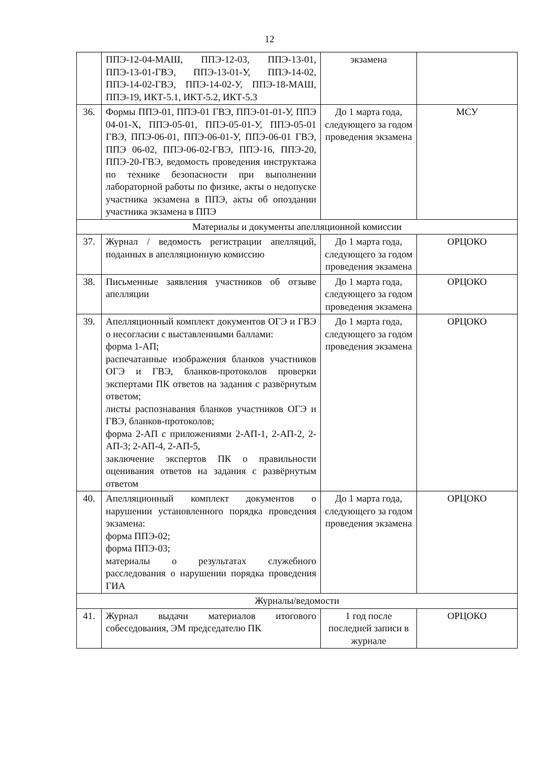12
| | ППЭ-12-04-МАШ, ППЭ-12-03, ППЭ-13-01, ППЭ-13-01-ГВЭ, ППЭ-13-01-У, ППЭ-14-02, ППЭ-14-02-ГВЭ, ППЭ-14-02-У, ППЭ-18-МАШ, ППЭ-19, ИКТ-5.1, ИКТ-5.2, ИКТ-5.3 | экзамена | |
| 36. | Формы ППЭ-01, ППЭ-01 ГВЭ, ППЭ-01-01-У, ППЭ 04-01-Х, ППЭ-05-01, ППЭ-05-01-У, ППЭ-05-01 ГВЭ, ППЭ-06-01, ППЭ-06-01-У, ППЭ-06-01 ГВЭ, ППЭ 06-02, ППЭ-06-02-ГВЭ, ППЭ-16, ППЭ-20, ППЭ-20-ГВЭ, ведомость проведения инструктажа по технике безопасности при выполнении лабораторной работы по физике, акты о недопуске участника экзамена в ППЭ, акты об опоздании участника экзамена в ППЭ | До 1 марта года, следующего за годом проведения экзамена | МСУ |
| Материалы и документы апелляционной комиссии | | | |
| 37. | Журнал / ведомость регистрации апелляций, поданных в апелляционную комиссию | До 1 марта года, следующего за годом проведения экзамена | ОРЦОКО |
| 38. | Письменные заявления участников об отзыве апелляции | До 1 марта года, следующего за годом проведения экзамена | ОРЦОКО |
| 39. | Апелляционный комплект документов ОГЭ и ГВЭ о несогласии с выставленными баллами: форма 1-АП; распечатанные изображения бланков участников ОГЭ и ГВЭ, бланков-протоколов проверки экспертами ПК ответов на задания с развёрнутым ответом; листы распознавания бланков участников ОГЭ и ГВЭ, бланков-протоколов; форма 2-АП с приложениями 2-АП-1, 2-АП-2, 2-АП-3; 2-АП-4, 2-АП-5, заключение экспертов ПК о правильности оценивания ответов на задания с развёрнутым ответом | До 1 марта года, следующего за годом проведения экзамена | ОРЦОКО |
| 40. | Апелляционный комплект документов о нарушении установленного порядка проведения экзамена: форма ППЭ-02; форма ППЭ-03; материалы о результатах служебного расследования о нарушении порядка проведения ГИА | До 1 марта года, следующего за годом проведения экзамена | ОРЦОКО |
| Журналы/ведомости | | | |
| 41. | Журнал выдачи материалов итогового собеседования, ЭМ председателю ПК | 1 год после последней записи в журнале | ОРЦОКО |